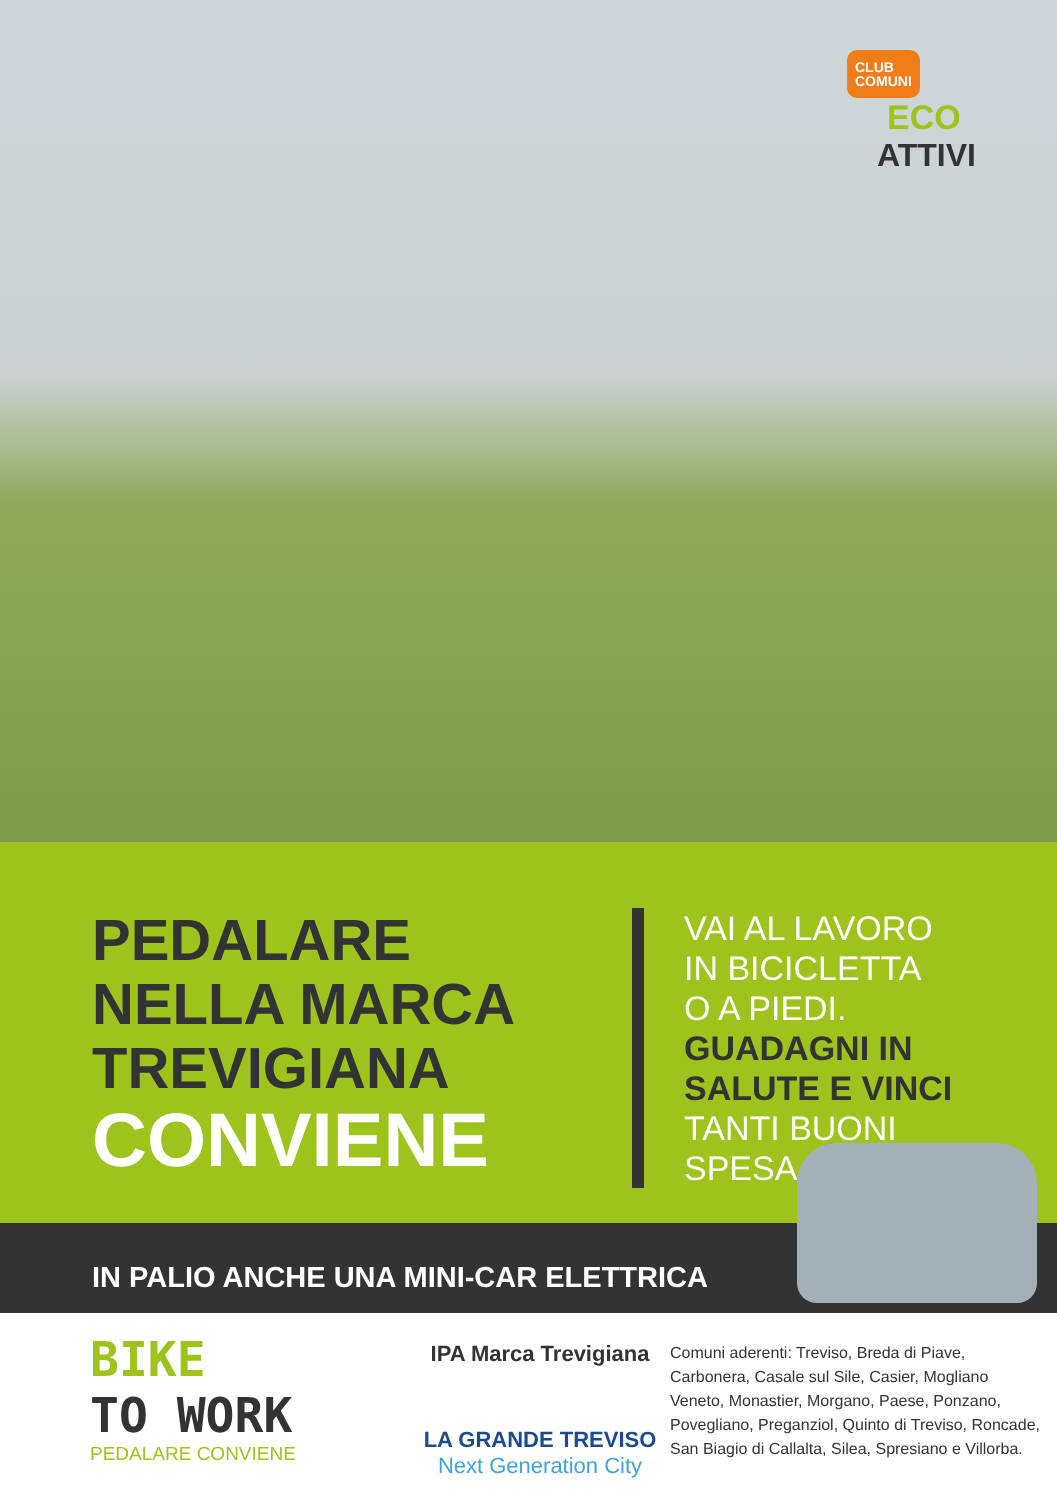CLUB
COMUNI
ECO
ATTIVI
PEDALARE
NELLA MARCA
TREVIGIANA
CONVIENE
VAI AL LAVORO
IN BICICLETTA
O A PIEDI.
GUADAGNI IN
SALUTE E VINCI
TANTI BUONI
SPESA.
IN PALIO ANCHE UNA MINI-CAR ELETTRICA
BIKE
TO WORK
PEDALARE CONVIENE
IPA Marca Trevigiana
LA GRANDE TREVISO
Next Generation City
Comuni aderenti: Treviso, Breda di Piave, Carbonera, Casale sul Sile, Casier, Mogliano Veneto, Monastier, Morgano, Paese, Ponzano, Povegliano, Preganziol, Quinto di Treviso, Roncade, San Biagio di Callalta, Silea, Spresiano e Villorba.